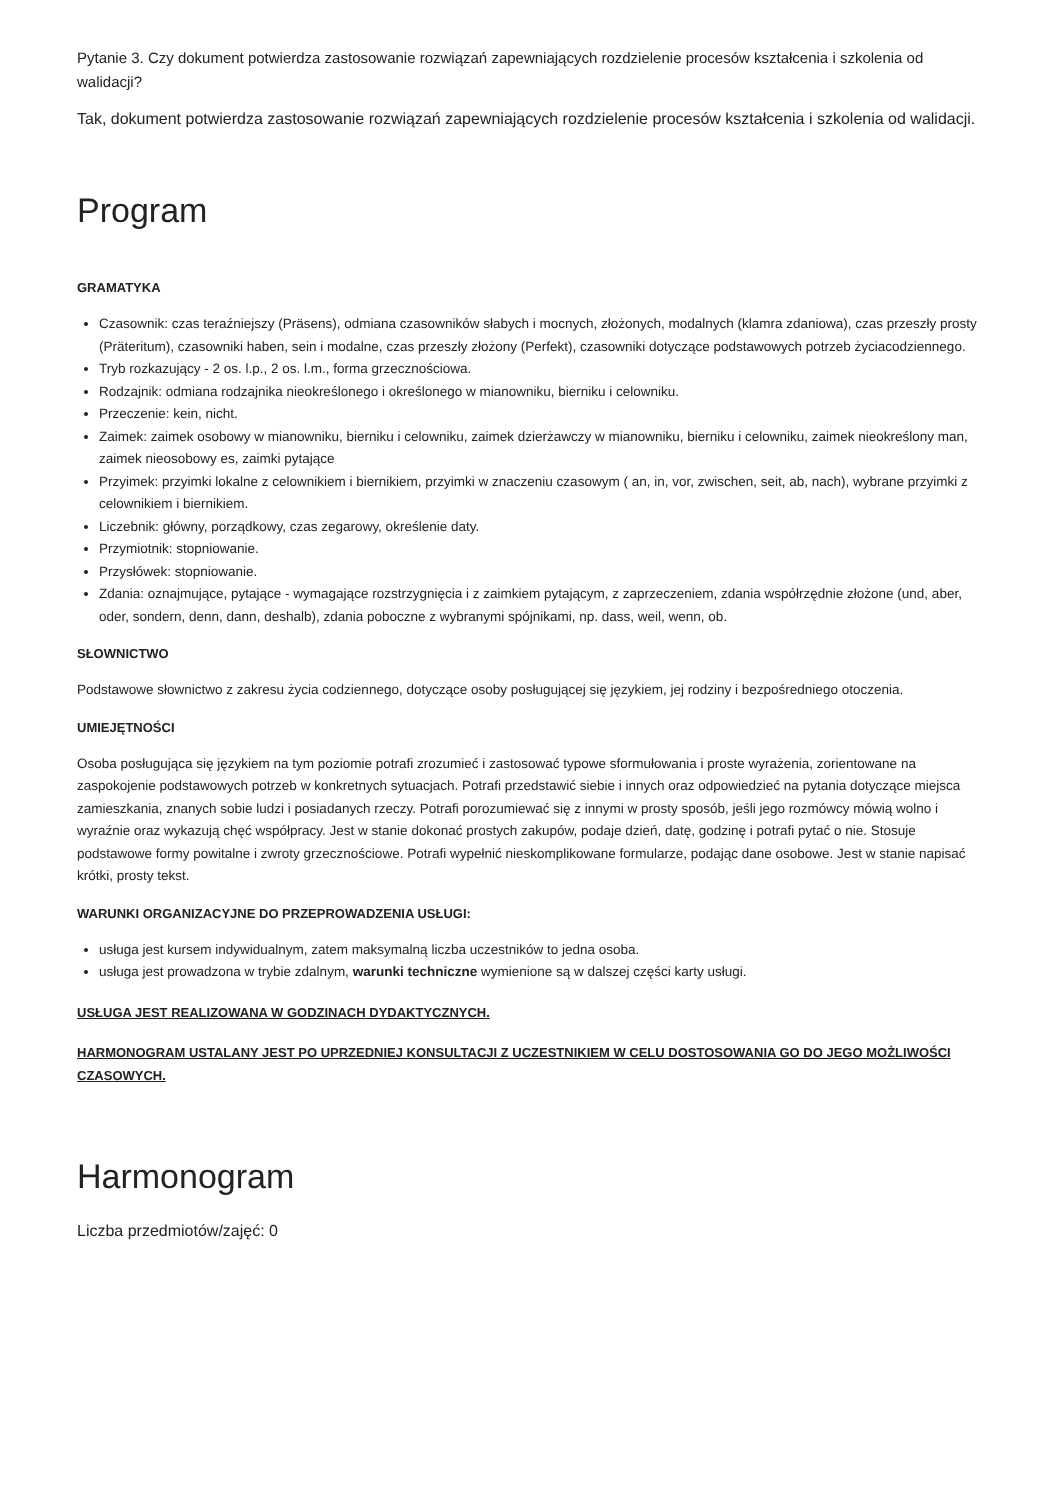Pytanie 3. Czy dokument potwierdza zastosowanie rozwiązań zapewniających rozdzielenie procesów kształcenia i szkolenia od walidacji?
Tak, dokument potwierdza zastosowanie rozwiązań zapewniających rozdzielenie procesów kształcenia i szkolenia od walidacji.
Program
GRAMATYKA
Czasownik: czas teraźniejszy (Präsens), odmiana czasowników słabych i mocnych, złożonych, modalnych (klamra zdaniowa), czas przeszły prosty (Präteritum), czasowniki haben, sein i modalne, czas przeszły złożony (Perfekt), czasowniki dotyczące podstawowych potrzeb życiacodziennego.
Tryb rozkazujący - 2 os. l.p., 2 os. l.m., forma grzecznościowa.
Rodzajnik: odmiana rodzajnika nieokreślonego i określonego w mianowniku, bierniku i celowniku.
Przeczenie: kein, nicht.
Zaimek: zaimek osobowy w mianowniku, bierniku i celowniku, zaimek dzierżawczy w mianowniku, bierniku i celowniku, zaimek nieokreślony man, zaimek nieosobowy es, zaimki pytające
Przyimek: przyimki lokalne z celownikiem i biernikiem, przyimki w znaczeniu czasowym ( an, in, vor, zwischen, seit, ab, nach), wybrane przyimki z celownikiem i biernikiem.
Liczebnik: główny, porządkowy, czas zegarowy, określenie daty.
Przymiotnik: stopniowanie.
Przysłówek: stopniowanie.
Zdania: oznajmujące, pytające - wymagające rozstrzygnięcia i z zaimkiem pytającym, z zaprzeczeniem, zdania współrzędnie złożone (und, aber, oder, sondern, denn, dann, deshalb), zdania poboczne z wybranymi spójnikami, np. dass, weil, wenn, ob.
SŁOWNICTWO
Podstawowe słownictwo z zakresu życia codziennego, dotyczące osoby posługującej się językiem, jej rodziny i bezpośredniego otoczenia.
UMIEJĘTNOŚCI
Osoba posługująca się językiem na tym poziomie potrafi zrozumieć i zastosować typowe sformułowania i proste wyrażenia, zorientowane na zaspokojenie podstawowych potrzeb w konkretnych sytuacjach. Potrafi przedstawić siebie i innych oraz odpowiedzieć na pytania dotyczące miejsca zamieszkania, znanych sobie ludzi i posiadanych rzeczy. Potrafi porozumiewać się z innymi w prosty sposób, jeśli jego rozmówcy mówią wolno i wyraźnie oraz wykazują chęć współpracy. Jest w stanie dokonać prostych zakupów, podaje dzień, datę, godzinę i potrafi pytać o nie. Stosuje podstawowe formy powitalne i zwroty grzecznościowe. Potrafi wypełnić nieskomplikowane formularze, podając dane osobowe. Jest w stanie napisać krótki, prosty tekst.
WARUNKI ORGANIZACYJNE DO PRZEPROWADZENIA USŁUGI:
usługa jest kursem indywidualnym, zatem maksymalną liczba uczestników to jedna osoba.
usługa jest prowadzona w trybie zdalnym, warunki techniczne wymienione są w dalszej części karty usługi.
USŁUGA JEST REALIZOWANA W GODZINACH DYDAKTYCZNYCH.
HARMONOGRAM USTALANY JEST PO UPRZEDNIEJ KONSULTACJI Z UCZESTNIKIEM W CELU DOSTOSOWANIA GO DO JEGO MOŻLIWOŚCI CZASOWYCH.
Harmonogram
Liczba przedmiotów/zajęć: 0